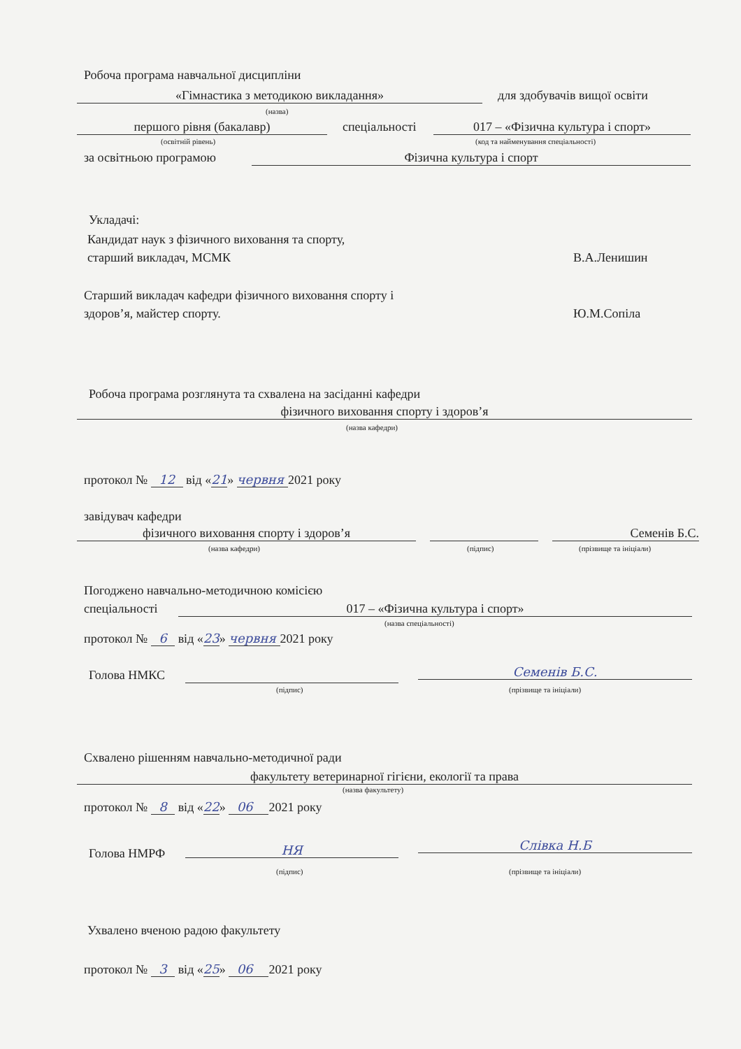Робоча програма навчальної дисципліни
«Гімнастика з методикою викладання» для здобувачів вищої освіти
(назва)
першого рівня (бакалавр) спеціальності 017 – «Фізична культура і спорт»
(освітній рівень) (код та найменування спеціальності)
за освітньою програмою Фізична культура і спорт
Укладачі:
Кандидат наук з фізичного виховання та спорту,
старший викладач, МСМК В.А.Ленишин
Старший викладач кафедри фізичного виховання спорту і
здоров’я, майстер спорту. Ю.М.Сопіла
Робоча програма розглянута та схвалена на засіданні кафедри
фізичного виховання спорту і здоров’я
(назва кафедри)
протокол № 12 від «21» червня 2021 року
завідувач кафедри
фізичного виховання спорту і здоров’я Семенів Б.С.
(назва кафедри) (підпис) (прізвище та ініціали)
Погоджено навчально-методичною комісією
спеціальності 017 – «Фізична культура і спорт»
(назва спеціальності)
протокол № 6 від «23» червня 2021 року
Голова НМКС Семенів Б.С.
(підпис) (прізвище та ініціали)
Схвалено рішенням навчально-методичної ради
факультету ветеринарної гігієни, екології та права
(назва факультету)
протокол № 8 від «22» 06 2021 року
Голова НМРФ НЯ Слівка Н.Б
(підпис) (прізвище та ініціали)
Ухвалено вченою радою факультету
протокол № 3 від «25» 06 2021 року